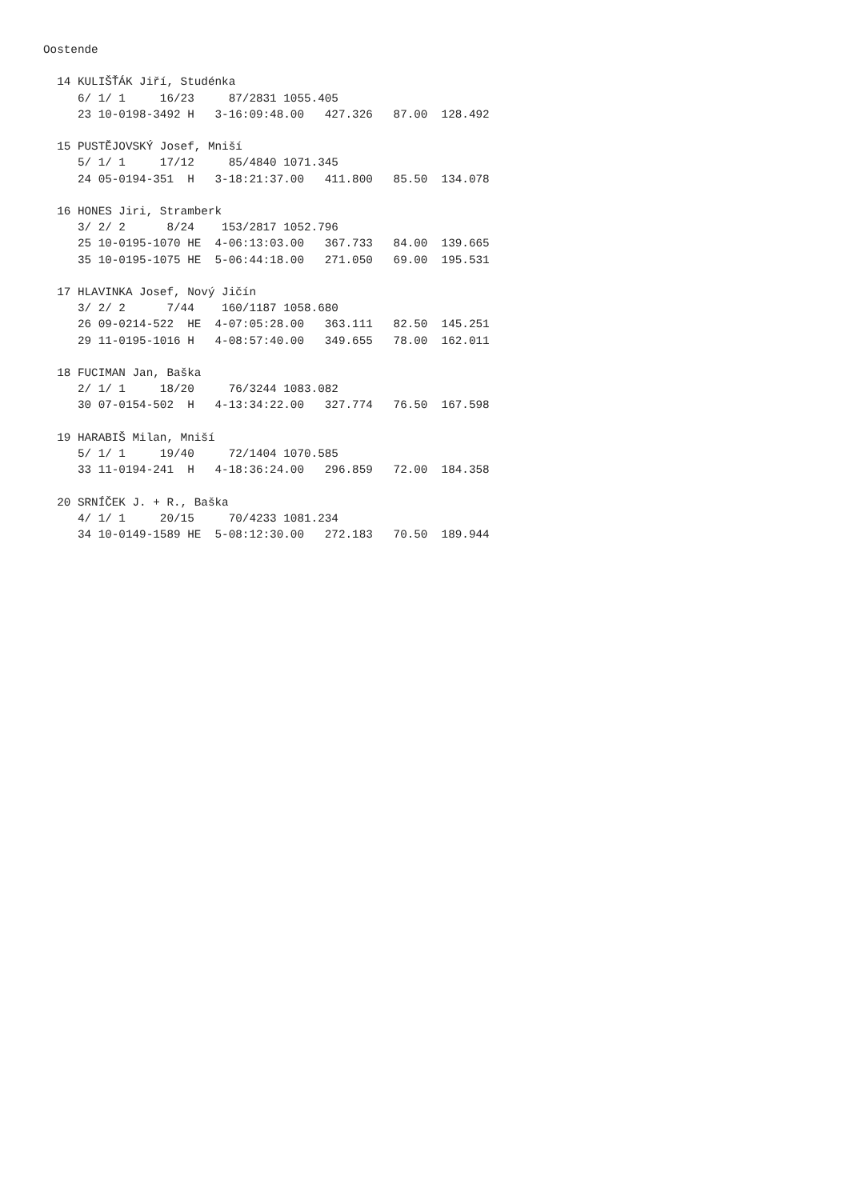Oostende

  14 KULIŠŤÁK Jiří, Studénka
     6/ 1/ 1     16/23     87/2831 1055.405
     23 10-0198-3492 H   3-16:09:48.00   427.326   87.00  128.492

  15 PUSTĚJOVSKÝ Josef, Mniší
     5/ 1/ 1     17/12     85/4840 1071.345
     24 05-0194-351  H   3-18:21:37.00   411.800   85.50  134.078

  16 HONES Jiri, Stramberk
     3/ 2/ 2      8/24    153/2817 1052.796
     25 10-0195-1070 HE  4-06:13:03.00   367.733   84.00  139.665
     35 10-0195-1075 HE  5-06:44:18.00   271.050   69.00  195.531

  17 HLAVINKA Josef, Nový Jičín
     3/ 2/ 2      7/44    160/1187 1058.680
     26 09-0214-522  HE  4-07:05:28.00   363.111   82.50  145.251
     29 11-0195-1016 H   4-08:57:40.00   349.655   78.00  162.011

  18 FUCIMAN Jan, Baška
     2/ 1/ 1     18/20     76/3244 1083.082
     30 07-0154-502  H   4-13:34:22.00   327.774   76.50  167.598

  19 HARABIŠ Milan, Mniší
     5/ 1/ 1     19/40     72/1404 1070.585
     33 11-0194-241  H   4-18:36:24.00   296.859   72.00  184.358

  20 SRNÍČEK J. + R., Baška
     4/ 1/ 1     20/15     70/4233 1081.234
     34 10-0149-1589 HE  5-08:12:30.00   272.183   70.50  189.944